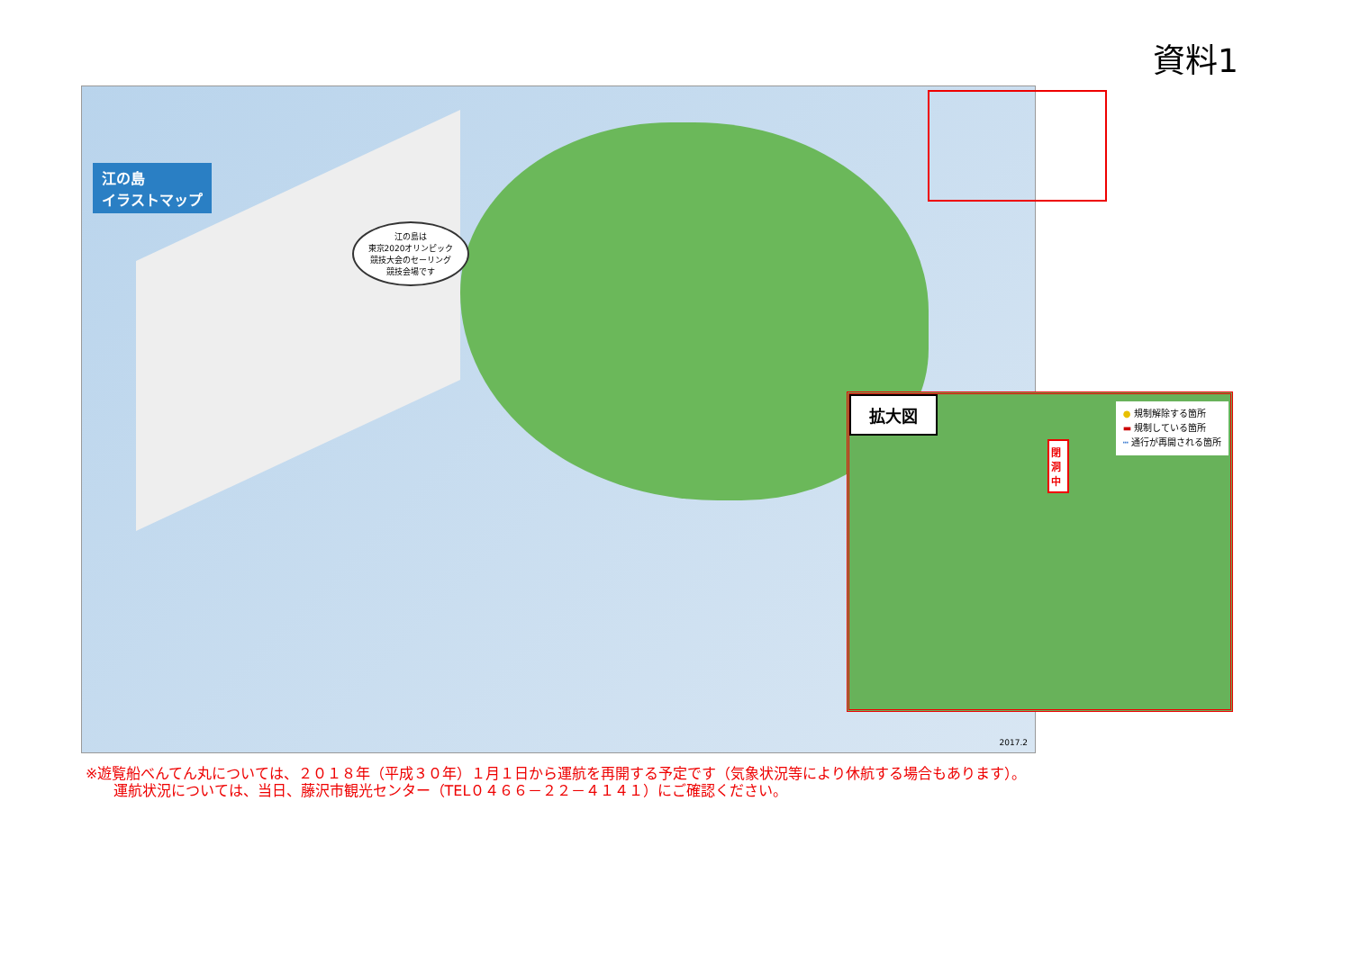資料1
江の島
イラストマップ
江の島は
東京2020オリンピック
競技大会のセーリング
競技会場です
2017.2
拡大図
閉 洞 中
● 規制解除する箇所
▬ 規制している箇所
┅ 通行が再開される箇所
※遊覧船べんてん丸については、２０１８年（平成３０年）１月１日から運航を再開する予定です（気象状況等により休航する場合もあります）。
運航状況については、当日、藤沢市観光センター（TEL０４６６－２２－４１４１）にご確認ください。